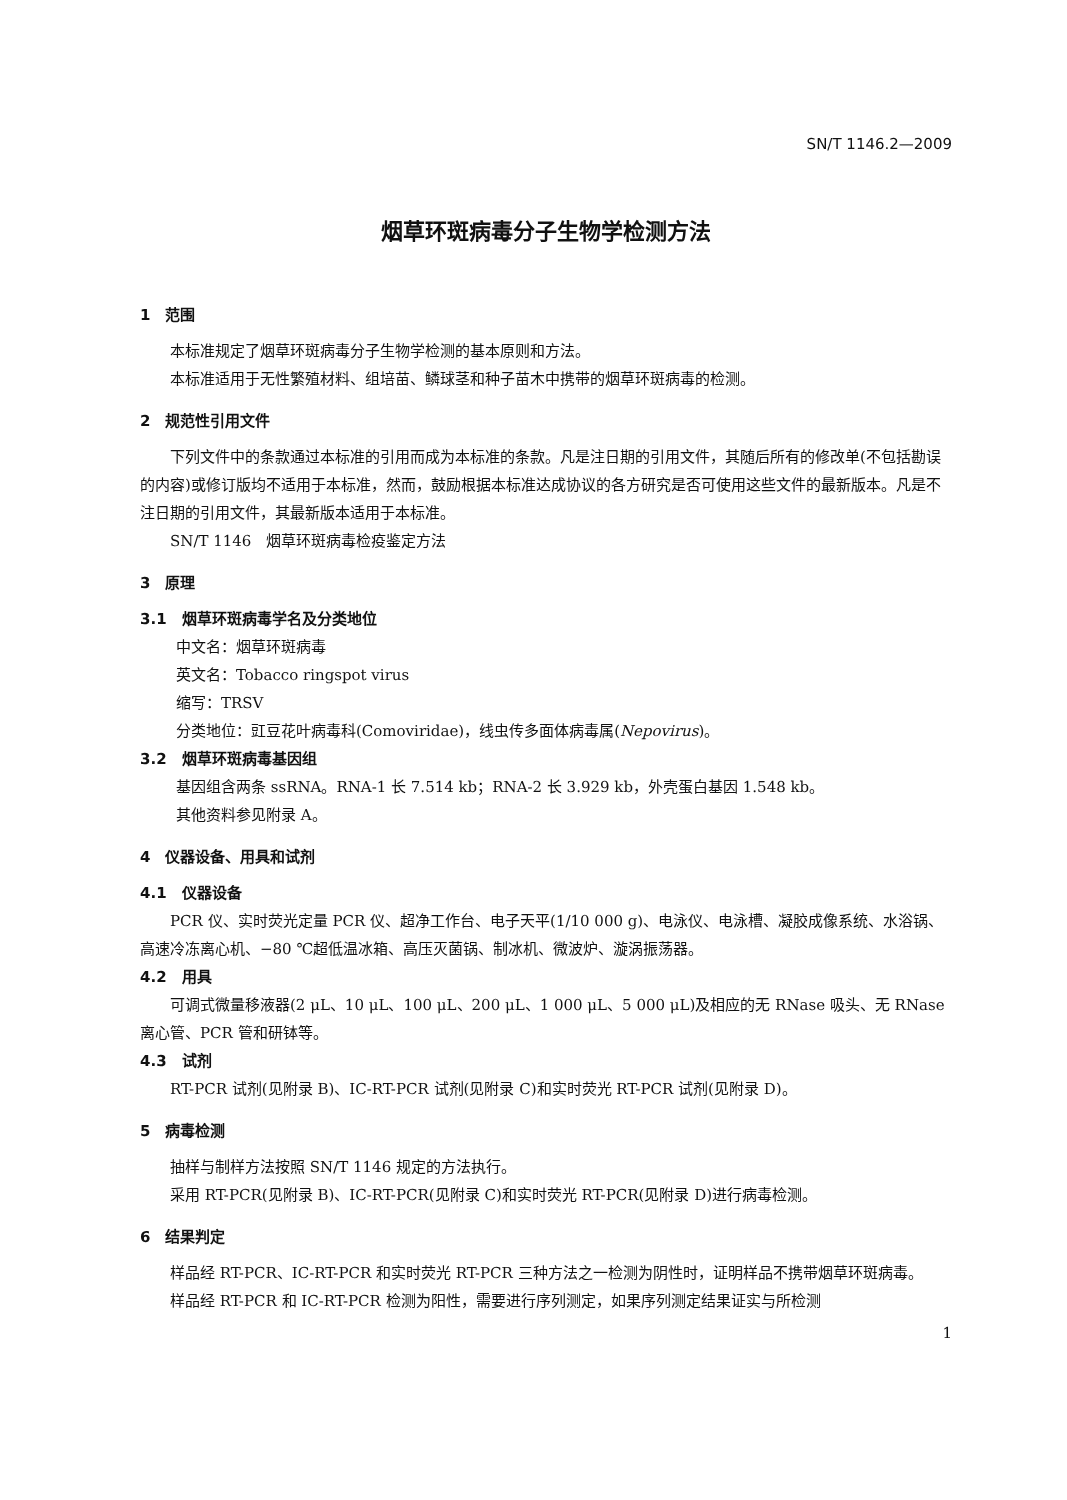SN/T 1146.2—2009
烟草环斑病毒分子生物学检测方法
1　范围
本标准规定了烟草环斑病毒分子生物学检测的基本原则和方法。
本标准适用于无性繁殖材料、组培苗、鳞球茎和种子苗木中携带的烟草环斑病毒的检测。
2　规范性引用文件
下列文件中的条款通过本标准的引用而成为本标准的条款。凡是注日期的引用文件，其随后所有的修改单(不包括勘误的内容)或修订版均不适用于本标准，然而，鼓励根据本标准达成协议的各方研究是否可使用这些文件的最新版本。凡是不注日期的引用文件，其最新版本适用于本标准。
SN/T 1146　烟草环斑病毒检疫鉴定方法
3　原理
3.1　烟草环斑病毒学名及分类地位
中文名：烟草环斑病毒
英文名：Tobacco ringspot virus
缩写：TRSV
分类地位：豇豆花叶病毒科(Comoviridae)，线虫传多面体病毒属(Nepovirus)。
3.2　烟草环斑病毒基因组
基因组含两条 ssRNA。RNA-1 长 7.514 kb；RNA-2 长 3.929 kb，外壳蛋白基因 1.548 kb。
其他资料参见附录 A。
4　仪器设备、用具和试剂
4.1　仪器设备
PCR 仪、实时荧光定量 PCR 仪、超净工作台、电子天平(1/10 000 g)、电泳仪、电泳槽、凝胶成像系统、水浴锅、高速冷冻离心机、−80 ℃超低温冰箱、高压灭菌锅、制冰机、微波炉、漩涡振荡器。
4.2　用具
可调式微量移液器(2 μL、10 μL、100 μL、200 μL、1 000 μL、5 000 μL)及相应的无 RNase 吸头、无 RNase 离心管、PCR 管和研钵等。
4.3　试剂
RT-PCR 试剂(见附录 B)、IC-RT-PCR 试剂(见附录 C)和实时荧光 RT-PCR 试剂(见附录 D)。
5　病毒检测
抽样与制样方法按照 SN/T 1146 规定的方法执行。
采用 RT-PCR(见附录 B)、IC-RT-PCR(见附录 C)和实时荧光 RT-PCR(见附录 D)进行病毒检测。
6　结果判定
样品经 RT-PCR、IC-RT-PCR 和实时荧光 RT-PCR 三种方法之一检测为阴性时，证明样品不携带烟草环斑病毒。
样品经 RT-PCR 和 IC-RT-PCR 检测为阳性，需要进行序列测定，如果序列测定结果证实与所检测
1